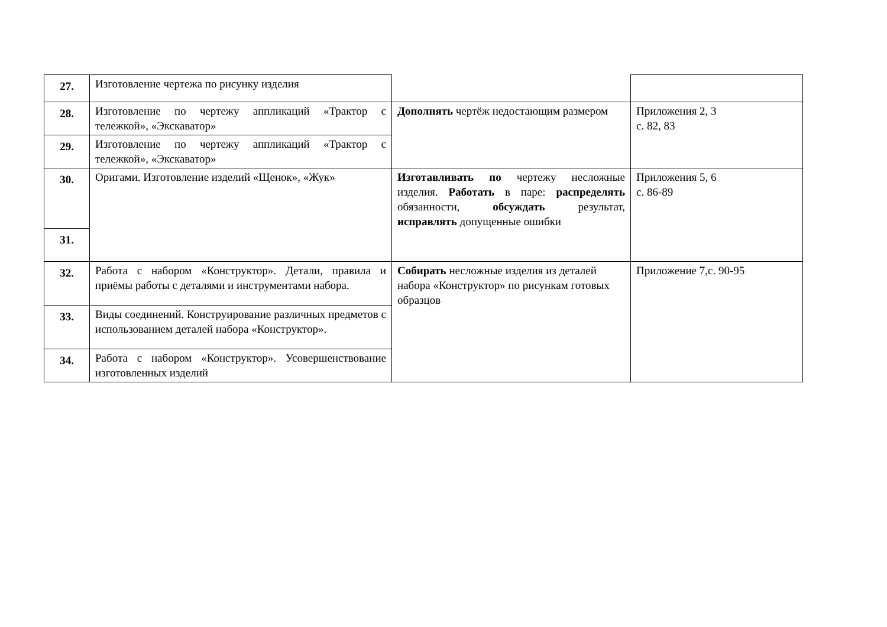| 27. | Изготовление чертежа по рисунку изделия | | |
| 28. | Изготовление по чертежу аппликаций «Трактор с тележкой», «Экскаватор» | Дополнять чертёж недостающим размером | Приложения 2, 3 с. 82, 83 |
| 29. | Изготовление по чертежу аппликаций «Трактор с тележкой», «Экскаватор» | | |
| 30. | Оригами. Изготовление изделий «Щенок», «Жук» | Изготавливать по чертежу несложные изделия. Работать в паре: распределять обязанности, обсуждать результат, исправлять допущенные ошибки | Приложения 5, 6 с. 86-89 |
| 31. | | | |
| 32. | Работа с набором «Конструктор». Детали, правила и приёмы работы с деталями и инструментами набора. | Собирать несложные изделия из деталей набора «Конструктор» по рисункам готовых образцов | Приложение 7,с. 90-95 |
| 33. | Виды соединений. Конструирование различных предметов с использованием деталей набора «Конструктор». | | |
| 34. | Работа с набором «Конструктор». Усовершенствование изготовленных изделий | | |